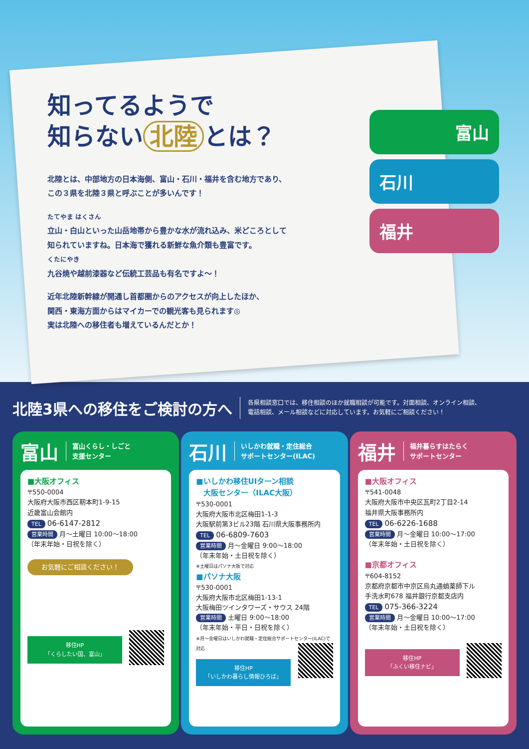知ってるようで
知らない 北陸 とは？
北陸とは、中部地方の日本海側、富山・石川・福井を含む地方であり、
この３県を北陸３県と呼ぶことが多いんです！
たてやま はくさん
立山・白山といった山岳地帯から豊かな水が流れ込み、米どころとして
知られていますね。日本海で獲れる新鮮な魚介類も豊富です。
くたにやき
九谷焼や越前漆器など伝統工芸品も有名ですよ～！
近年北陸新幹線が開通し首都圏からのアクセスが向上したほか、
関西・東海方面からはマイカーでの観光客も見られます◎
実は北陸への移住者も増えているんだとか！
富山
石川
福井
北陸3県への移住をご検討の方へ
各県相談窓口では、移住相談のほか就職相談が可能です。対面相談、オンライン相談、
電話相談、メール相談などに対応しています。お気軽にご相談ください！
富山 富山くらし・しごと
支援センター
■大阪オフィス
〒550-0004
大阪府大阪市西区靭本町1-9-15
近畿富山会館内
TEL 06-6147-2812
営業時間 月～土曜日 10:00～18:00
（年末年始・日祝を除く）
お気軽にご相談ください！
移住HP
「くらしたい国、富山」
石川 いしかわ就職・定住総合
サポートセンター(ILAC)
■いしかわ移住UIターン相談
　大阪センター（ILAC大阪）
〒530-0001
大阪府大阪市北区梅田1-1-3
大阪駅前第3ビル23階 石川県大阪事務所内
TEL 06-6809-7603
営業時間 月～金曜日 9:00～18:00
（年末年始・土日祝を除く）
※土曜日はパソナ大阪で対応
■パソナ大阪
〒530-0001
大阪府大阪市北区梅田1-13-1
大阪梅田ツインタワーズ・サウス 24階
営業時間 土曜日 9:00～18:00
（年末年始・平日・日祝を除く）
※月～金曜日はいしかわ就職・定住総合サポートセンター(ILAC)で対応
移住HP
「いしかわ暮らし情報ひろば」
福井 福井暮らすはたらく
サポートセンター
■大阪オフィス
〒541-0048
大阪府大阪市中央区瓦町2丁目2-14
福井県大阪事務所内
TEL 06-6226-1688
営業時間 月～金曜日 10:00～17:00
（年末年始・土日祝を除く）
■京都オフィス
〒604-8152
京都府京都市中京区烏丸通蛸薬師下ル
手洗水町678 福井銀行京都支店内
TEL 075-366-3224
営業時間 月～金曜日 10:00～17:00
（年末年始・土日祝を除く）
移住HP
「ふくい移住ナビ」